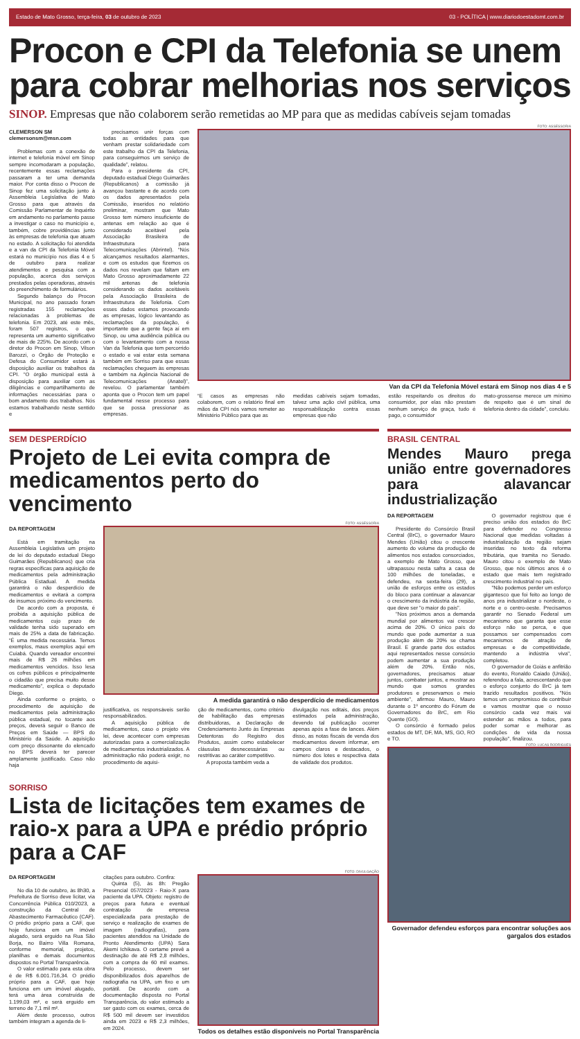Estado de Mato Grosso, terça-feira, 03 de outubro de 2023 03 - POLÍTICA | www.diariodoestadomt.com.br
Procon e CPI da Telefonia se unem para cobrar melhorias nos serviços
SINOP. Empresas que não colaborem serão remetidas ao MP para que as medidas cabíveis sejam tomadas
FOTO: ASSESSORIA
CLEMERSON SM
clemersonsm@msn.com
Problemas com a conexão de internet e telefonia móvel em Sinop sempre incomodaram a população, recentemente essas reclamações passaram a ter uma demanda maior. Por conta disso o Procon de Sinop fez uma solicitação junto à Assembleia Legislativa de Mato Grosso para que através da Comissão Parlamentar de Inquérito em andamento no parlamento passe a investigar o caso no município e, também, cobre providências junto às empresas de telefonia que atuam no estado. A solicitação foi atendida e a van da CPI da Telefonia Móvel estará no município nos dias 4 e 5 de outubro para realizar atendimentos e pesquisa com a população, acerca dos serviços prestados pelas operadoras, através do preenchimento de formulários.
Segundo balanço do Procon Municipal, no ano passado foram registradas 155 reclamações relacionadas à problemas de telefonia. Em 2023, até este mês, foram 507 registros, o que representa um aumento significativo de mais de 225%. De acordo com o diretor do Procon em Sinop, Vilson Barozzi, o Órgão de Proteção e Defesa do Consumidor estará à disposição auxiliar os trabalhos da CPI. “O órgão municipal está à disposição para auxiliar com as diligências e compartilhamento de informações necessárias para o bom andamento dos trabalhos. Nós estamos trabalhando neste sentido e
precisamos unir forças com todas as entidades para que venham prestar solidariedade com este trabalho da CPI da Telefonia, para conseguirmos um serviço de qualidade”, relatou.
Para o presidente da CPI, deputado estadual Diego Guimarães (Republicanos) a comissão já avançou bastante e de acordo com os dados apresentados pela Comissão, inseridos no relatório preliminar, mostram que Mato Grosso tem número insuficiente de antenas em relação ao que é considerado aceitável pela Associação Brasileira de Infraestrutura para Telecomunicações (Abrintel). “Nós alcançamos resultados alarmantes, e com os estudos que fizemos os dados nos revelam que faltam em Mato Grosso aproximadamente 22 mil antenas de telefonia considerando os dados aceitáveis pela Associação Brasileira de Infraestrutura de Telefonia. Com esses dados estamos provocando as empresas, lógico levantando as reclamações da população, é importante que a gente faça aí em Sinop, ou uma audiência pública ou com o levantamento com a nossa Van da Telefonia que tem percorrido o estado e vai estar esta semana também em Sorriso para que essas reclamações cheguem às empresas e também na Agência Nacional de Telecomunicações (Anatel)”, revelou. O parlamentar também aponta que o Procon tem um papel fundamental nesse processo para que se possa pressionar as empresas.
Van da CPI da Telefonia Móvel estará em Sinop nos dias 4 e 5
“E casos as empresas não colaborem, com o relatório final em mãos da CPI nós vamos remeter ao Ministério Público para que as
medidas cabíveis sejam tomadas, talvez uma ação civil pública, uma responsabilização contra essas empresas que não
estão respeitando os direitos do consumidor, por elas não prestam nenhum serviço de graça, tudo é pago, o consumidor
mato-grossense merece um mínimo de respeito que é um sinal de telefonia dentro da cidade”, concluiu.
SEM DESPERDÍCIO
Projeto de Lei evita compra de medicamentos perto do vencimento
FOTO: ASSESSORIA
DA REPORTAGEM
Está em tramitação na Assembleia Legislativa um projeto de lei do deputado estadual Diego Guimarães (Republicanos) que cria regras específicas para aquisição de medicamentos pela administração Pública Estadual. A medida garantirá o não desperdício de medicamentos e evitará a compra de insumos próximo do vencimento.
De acordo com a proposta, é proibida a aquisição pública de medicamentos cujo prazo de validade tenha sido superado em mais de 25% a data de fabricação. “É uma medida necessária. Temos exemplos, maus exemplos aqui em Cuiabá. Quando vereador encontrei mais de R$ 26 milhões em medicamentos vencidos. Isso lesa os cofres públicos e principalmente o cidadão que precisa muito desse medicamento”, explica o deputado Diego.
Ainda conforme o projeto, o procedimento de aquisição de medicamentos pela administração pública estadual, no tocante aos preços, deverá seguir o Banco de Preços em Saúde — BPS do Ministério da Saúde. A aquisição com preço dissonante do elencado no BPS deverá ter parecer amplamente justificado. Caso não haja
A medida garantirá o não desperdício de medicamentos
justificativa, os responsáveis serão responsabilizados.
A aquisição pública de medicamentos, caso o projeto vire lei, deve acontecer com empresas autorizadas para a comercialização de medicamentos industrializados. A administração não poderá exigir, no procedimento de aquisi-
ção de medicamentos, como critério de habilitação das empresas distribuidoras, a Declaração de Credenciamento Junto às Empresas Detentoras do Registro dos Produtos, assim como estabelecer cláusulas desnecessárias ou restritivas ao caráter competitivo.
A proposta também veda a
divulgação nos editais, dos preços estimados pela administração, devendo tal publicação ocorrer apenas após a fase de lances. Além disso, as notas fiscais de venda dos medicamentos devem informar, em campos claros e destacados, o número dos lotes e respectiva data de validade dos produtos.
SORRISO
Lista de licitações tem exames de raio-x para a UPA e prédio próprio para a CAF
FOTO: DIVULGAÇÃO
DA REPORTAGEM
No dia 10 de outubro, às 8h30, a Prefeitura de Sorriso deve licitar, via Concorrência Pública 010/2023, a construção da Central de Abastecimento Farmacêutico (CAF). O prédio próprio para a CAF, que hoje funciona em um imóvel alugado, será erguido na Rua São Borja, no Bairro Villa Romana, conforme memorial, projetos, planilhas e demais documentos dispostos no Portal Transparência.
O valor estimado para esta obra é de R$ 6.001.716,34. O prédio próprio para a CAF, que hoje funciona em um imóvel alugado, terá uma área construída de 1.199,03 m², e será erguido em terreno de 7,1 mil m².
Além deste processo, outros também integram a agenda de li-
citações para outubro. Confira:
Quinta (5), às 8h: Pregão Presencial 057/2023 - Raio-X para paciente da UPA. Objeto: registro de preços para futura e eventual contratação de empresa especializada para prestação de serviço e realização de exames de imagem (radiografias), para pacientes atendidos na Unidade de Pronto Atendimento (UPA) Sara Akemi Ichikava. O certame prevê a destinação de até R$ 2,8 milhões, com a compra de 60 mil exames. Pelo processo, devem ser disponibilizados dois aparelhos de radiografia na UPA, um fixo e um portátil. De acordo com a documentação disposta no Portal Transparência, do valor estimado a ser gasto com os exames, cerca de R$ 500 mil devem ser investidos ainda em 2023 e R$ 2,3 milhões, em 2024.
Todos os detalhes estão disponíveis no Portal Transparência
BRASIL CENTRAL
Mendes Mauro prega união entre governadores para alavancar industrialização
DA REPORTAGEM
Presidente do Consórcio Brasil Central (BrC), o governador Mauro Mendes (União) citou o crescente aumento do volume da produção de alimentos nos estados consorciados, a exemplo de Mato Grosso, que ultrapassou nesta safra a casa de 100 milhões de toneladas, e defendeu, na sexta-feira (29), a união de esforços entre os estados do bloco para continuar a alavancar o crescimento da indústria da região, que deve ser "o maior do país".
"Nos próximos anos a demanda mundial por alimentos vai crescer acima de 20%. O único país do mundo que pode aumentar a sua produção além de 20% se chama Brasil. E grande parte dos estados aqui representados nesse consórcio podem aumentar a sua produção além de 20%. Então nós, governadores, precisamos atuar juntos, combater juntos, e mostrar ao mundo que somos grandes produtores e preservamos o meio ambiente", afirmou Mauro, Mauro durante o 1º encontro do Fórum de Governadores do BrC, em Rio Quente (GO).
O consórcio é formado pelos estados de MT, DF, MA, MS, GO, RO e TO.
O governador registrou que é preciso união dos estados do BrC para defender no Congresso Nacional que medidas voltadas à industrialização da região sejam inseridas no texto da reforma tributária, que tramita no Senado. Mauro citou o exemplo de Mato Grosso, que nós últimos anos é o estado que mais tem registrado crescimento industrial no país.
"Não podemos perder um esforço gigantesco que foi feito ao longo de anos pra industrializar o nordeste, o norte e o centro-oeste. Precisamos garantir no Senado Federal um mecanismo que garanta que esse esforço não se perca, e que possamos ser compensados com mecanismos de atração de empresas e de competitividade, mantendo a indústria viva", completou.
O governador de Goiás e anfitrião do evento, Ronaldo Caiado (União), referendou a fala, acrescentando que o esforço conjunto do BrC já tem trazido resultados positivos. "Nós temos um compromisso de contribuir e vamos mostrar que o nosso consórcio cada vez mais vai estender as mãos a todos, para poder somar e melhorar as condições de vida da nossa população", finalizou.
FOTO: LUCAS RODRIGUES
Governador defendeu esforços para encontrar soluções aos gargalos dos estados